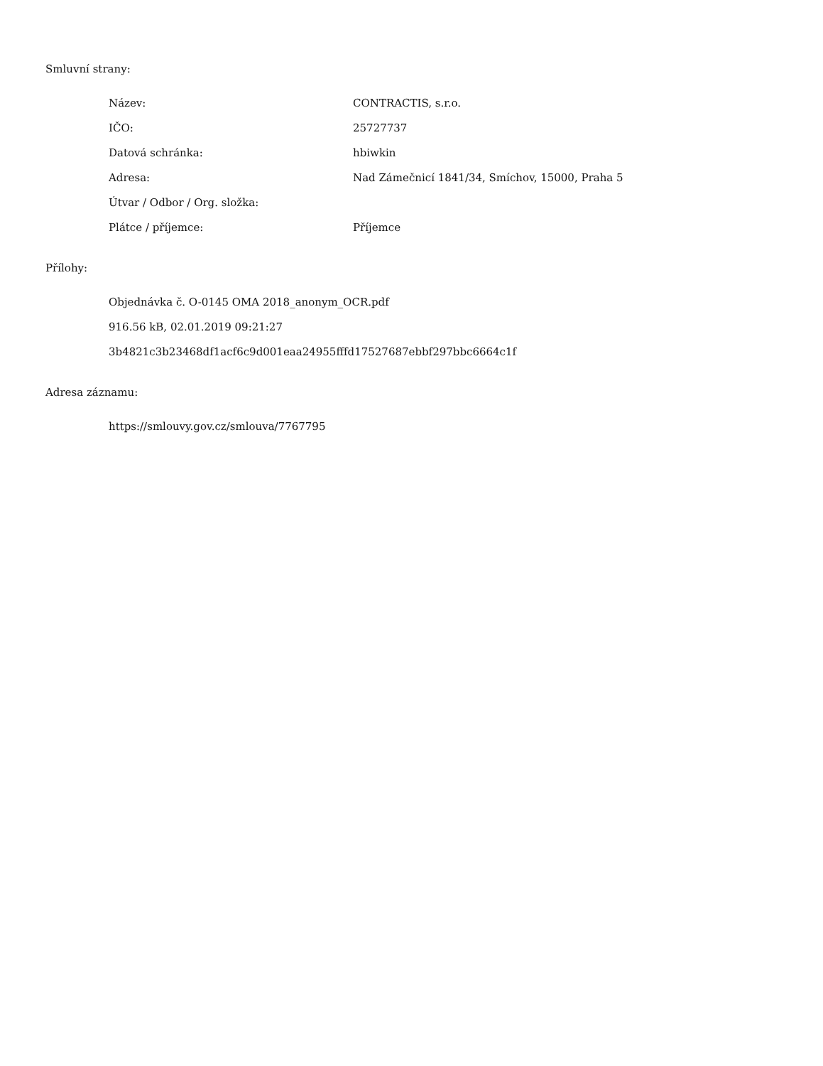Smluvní strany:
| Název: | CONTRACTIS, s.r.o. |
| IČO: | 25727737 |
| Datová schránka: | hbiwkin |
| Adresa: | Nad Zámečnicí 1841/34, Smíchov, 15000, Praha 5 |
| Útvar / Odbor / Org. složka: | |
| Plátce / příjemce: | Příjemce |
Přílohy:
Objednávka č. O-0145 OMA 2018_anonym_OCR.pdf
916.56 kB, 02.01.2019 09:21:27
3b4821c3b23468df1acf6c9d001eaa24955fffd17527687ebbf297bbc6664c1f
Adresa záznamu:
https://smlouvy.gov.cz/smlouva/7767795